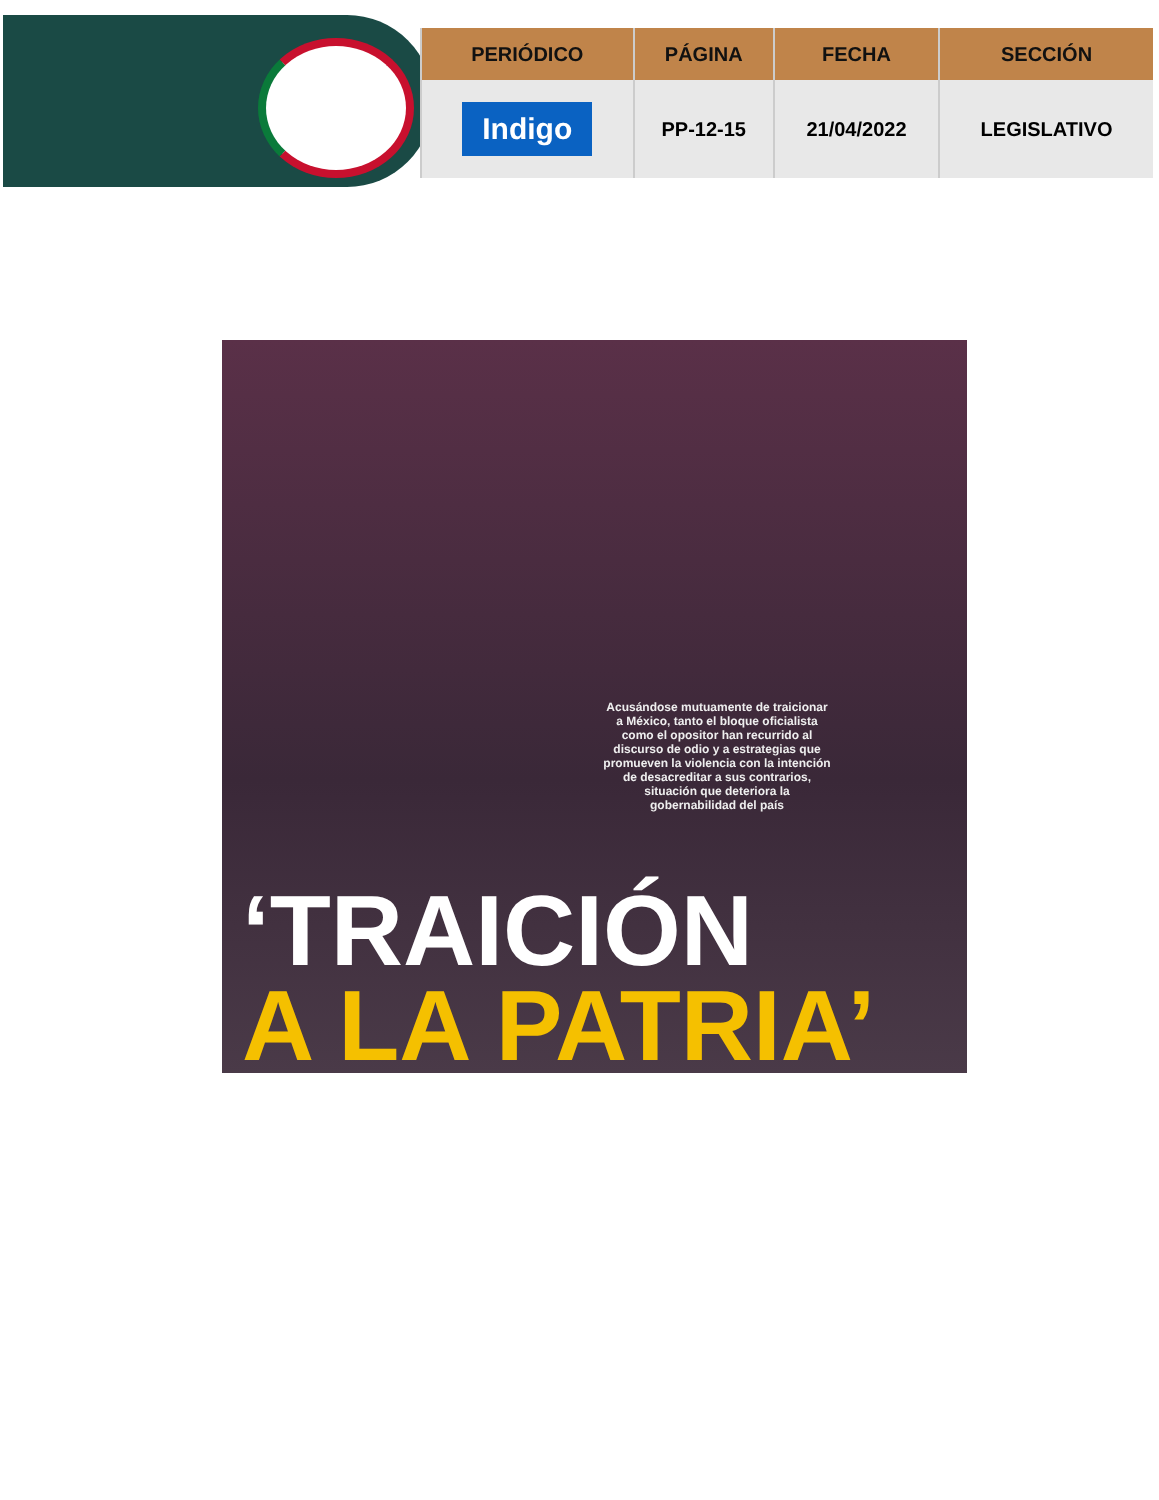| PERIÓDICO | PÁGINA | FECHA | SECCIÓN |
| --- | --- | --- | --- |
| Indigo | PP-12-15 | 21/04/2022 | LEGISLATIVO |
Acusándose mutuamente de traicionar a México, tanto el bloque oficialista como el opositor han recurrido al discurso de odio y a estrategias que promueven la violencia con la intención de desacreditar a sus contrarios, situación que deteriora la gobernabilidad del país
‘TRAICIÓN
A LA PATRIA’